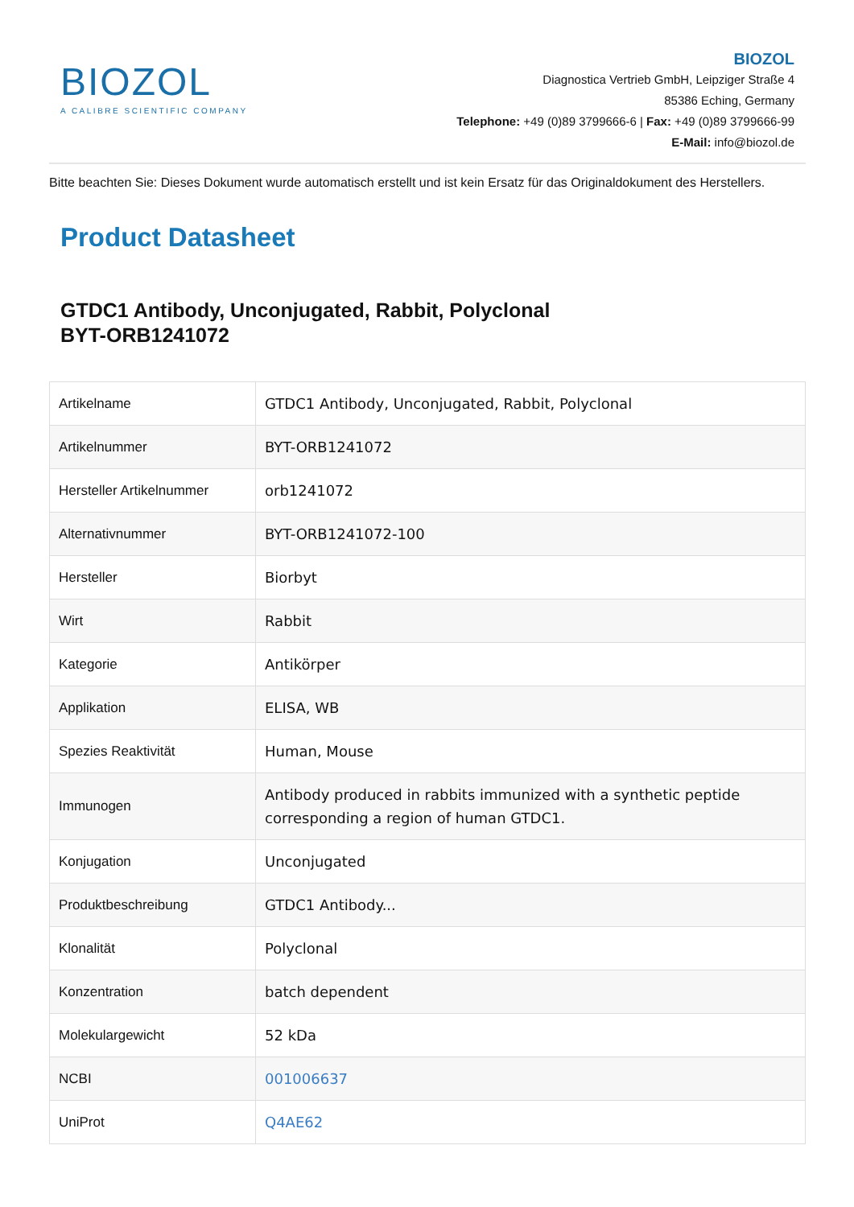BIOZOL
A CALIBRE SCIENTIFIC COMPANY
BIOZOL
Diagnostica Vertrieb GmbH, Leipziger Straße 4
85386 Eching, Germany
Telephone: +49 (0)89 3799666-6 | Fax: +49 (0)89 3799666-99
E-Mail: info@biozol.de
Bitte beachten Sie: Dieses Dokument wurde automatisch erstellt und ist kein Ersatz für das Originaldokument des Herstellers.
Product Datasheet
GTDC1 Antibody, Unconjugated, Rabbit, Polyclonal
BYT-ORB1241072
| Artikelname | GTDC1 Antibody, Unconjugated, Rabbit, Polyclonal |
| Artikelnummer | BYT-ORB1241072 |
| Hersteller Artikelnummer | orb1241072 |
| Alternativnummer | BYT-ORB1241072-100 |
| Hersteller | Biorbyt |
| Wirt | Rabbit |
| Kategorie | Antikörper |
| Applikation | ELISA, WB |
| Spezies Reaktivität | Human, Mouse |
| Immunogen | Antibody produced in rabbits immunized with a synthetic peptide corresponding a region of human GTDC1. |
| Konjugation | Unconjugated |
| Produktbeschreibung | GTDC1 Antibody... |
| Klonalität | Polyclonal |
| Konzentration | batch dependent |
| Molekulargewicht | 52 kDa |
| NCBI | 001006637 |
| UniProt | Q4AE62 |